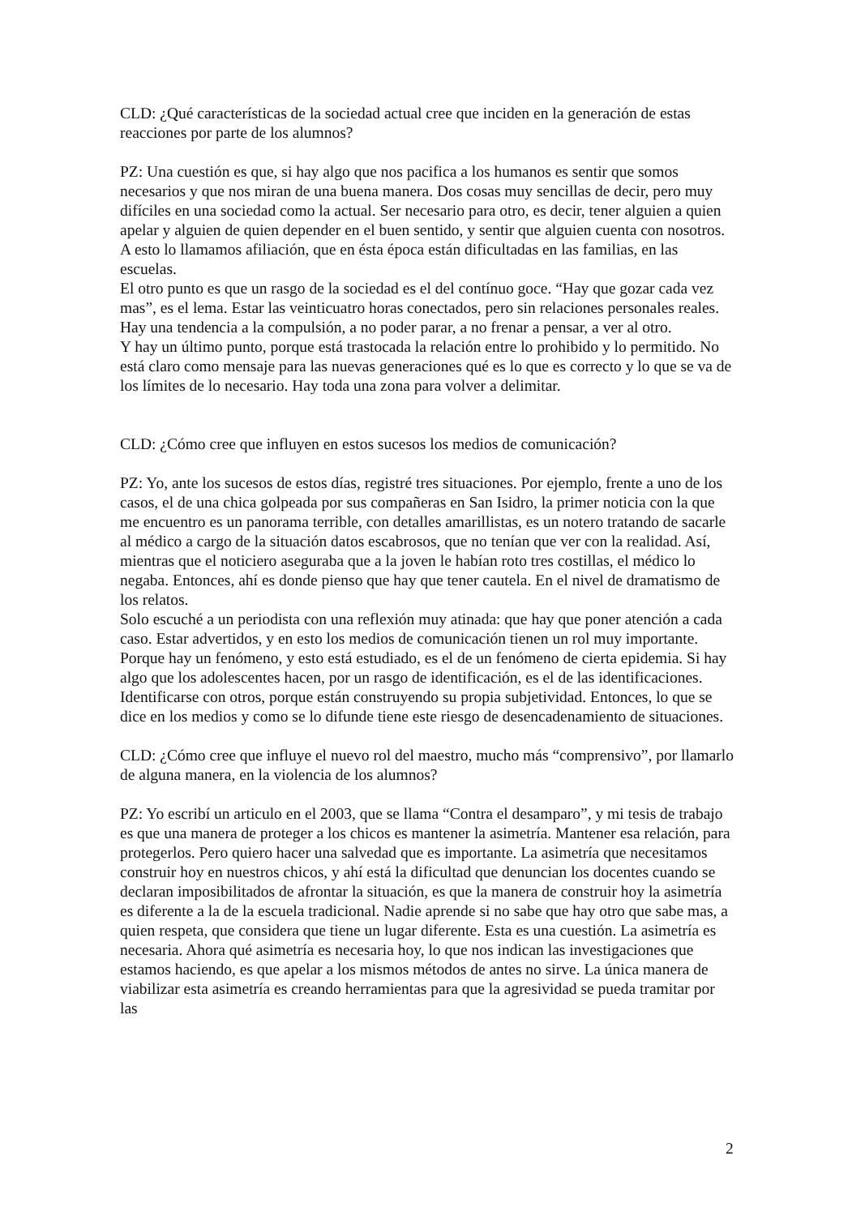CLD: ¿Qué características de la sociedad actual cree que inciden en la generación de estas reacciones por parte de los alumnos?
PZ: Una cuestión es que, si hay algo que nos pacifica a los humanos es sentir que somos necesarios y que nos miran de una buena manera. Dos cosas muy sencillas de decir, pero muy difíciles en una sociedad como la actual. Ser necesario para otro, es decir, tener alguien a quien apelar y alguien de quien depender en el buen sentido, y sentir que alguien cuenta con nosotros. A esto lo llamamos afiliación, que en ésta época están dificultadas en las familias, en las escuelas.
El otro punto es que un rasgo de la sociedad es el del contínuo goce. “Hay que gozar cada vez mas”, es el lema. Estar las veinticuatro horas conectados, pero sin relaciones personales reales. Hay una tendencia a la compulsión, a no poder parar, a no frenar a pensar, a ver al otro.
Y hay un último punto, porque está trastocada la relación entre lo prohibido y lo permitido. No está claro como mensaje para las nuevas generaciones qué es lo que es correcto y lo que se va de los límites de lo necesario. Hay toda una zona para volver a delimitar.
CLD: ¿Cómo cree que influyen en estos sucesos los medios de comunicación?
PZ: Yo, ante los sucesos de estos días, registré tres situaciones. Por ejemplo, frente a uno de los casos, el de una chica golpeada por sus compañeras en San Isidro, la primer noticia con la que me encuentro es un panorama terrible, con detalles amarillistas, es un notero tratando de sacarle al médico a cargo de la situación datos escabrosos, que no tenían que ver con la realidad. Así, mientras que el noticiero aseguraba que a la joven le habían roto tres costillas, el médico lo negaba. Entonces, ahí es donde pienso que hay que tener cautela. En el nivel de dramatismo de los relatos.
Solo escuché a un periodista con una reflexión muy atinada: que hay que poner atención a cada caso. Estar advertidos, y en esto los medios de comunicación tienen un rol muy importante. Porque hay un fenómeno, y esto está estudiado, es el de un fenómeno de cierta epidemia. Si hay algo que los adolescentes hacen, por un rasgo de identificación, es el de las identificaciones. Identificarse con otros, porque están construyendo su propia subjetividad. Entonces, lo que se dice en los medios y como se lo difunde tiene este riesgo de desencadenamiento de situaciones.
CLD: ¿Cómo cree que influye el nuevo rol del maestro, mucho más “comprensivo”, por llamarlo de alguna manera, en la violencia de los alumnos?
PZ: Yo escribí un articulo en el 2003, que se llama “Contra el desamparo”, y mi tesis de trabajo es que una manera de proteger a los chicos es mantener la asimetría. Mantener esa relación, para protegerlos. Pero quiero hacer una salvedad que es importante. La asimetría que necesitamos construir hoy en nuestros chicos, y ahí está la dificultad que denuncian los docentes cuando se declaran imposibilitados de afrontar la situación, es que la manera de construir hoy la asimetría es diferente a la de la escuela tradicional. Nadie aprende si no sabe que hay otro que sabe mas, a quien respeta, que considera que tiene un lugar diferente. Esta es una cuestión. La asimetría es necesaria. Ahora qué asimetría es necesaria hoy, lo que nos indican las investigaciones que estamos haciendo, es que apelar a los mismos métodos de antes no sirve. La única manera de viabilizar esta asimetría es creando herramientas para que la agresividad se pueda tramitar por las
2